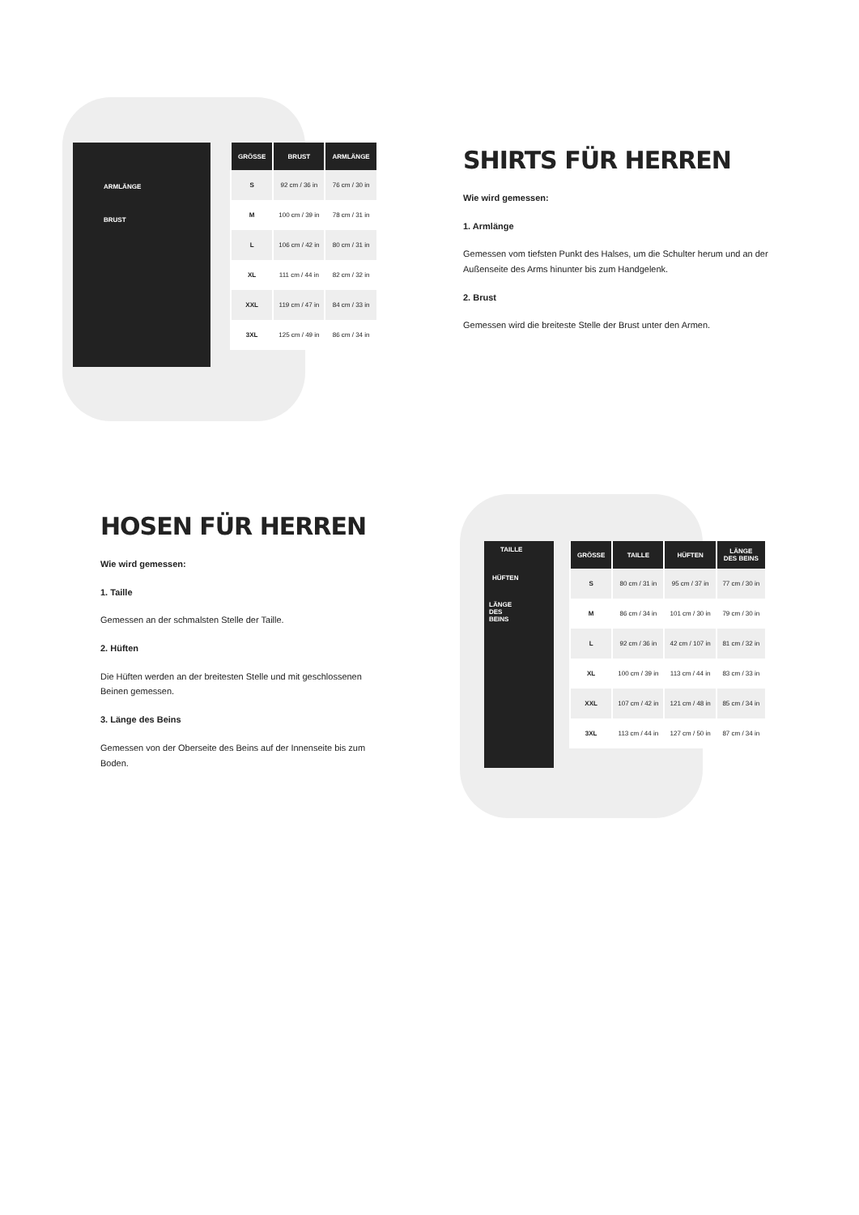ARMLÄNGE
BRUST
| GRÖSSE | BRUST | ARMLÄNGE |
| --- | --- | --- |
| S | 92 cm / 36 in | 76 cm / 30 in |
| M | 100 cm / 39 in | 78 cm / 31 in |
| L | 106 cm / 42 in | 80 cm / 31 in |
| XL | 111 cm / 44 in | 82 cm / 32 in |
| XXL | 119 cm / 47 in | 84 cm / 33 in |
| 3XL | 125 cm / 49 in | 86 cm / 34 in |
SHIRTS FÜR HERREN
Wie wird gemessen:
1. Armlänge
Gemessen vom tiefsten Punkt des Halses, um die Schulter herum und an der Außenseite des Arms hinunter bis zum Handgelenk.
2. Brust
Gemessen wird die breiteste Stelle der Brust unter den Armen.
HOSEN FÜR HERREN
Wie wird gemessen:
1. Taille
Gemessen an der schmalsten Stelle der Taille.
2. Hüften
Die Hüften werden an der breitesten Stelle und mit geschlossenen Beinen gemessen.
3. Länge des Beins
Gemessen von der Oberseite des Beins auf der Innenseite bis zum Boden.
TAILLE
HÜFTEN
LÄNGE
DES
BEINS
| GRÖSSE | TAILLE | HÜFTEN | LÄNGE DES BEINS |
| --- | --- | --- | --- |
| S | 80 cm / 31 in | 95 cm / 37 in | 77 cm / 30 in |
| M | 86 cm / 34 in | 101 cm / 30 in | 79 cm / 30 in |
| L | 92 cm / 36 in | 42 cm / 107 in | 81 cm / 32 in |
| XL | 100 cm / 39 in | 113 cm / 44 in | 83 cm / 33 in |
| XXL | 107 cm / 42 in | 121 cm / 48 in | 85 cm / 34 in |
| 3XL | 113 cm / 44 in | 127 cm / 50 in | 87 cm / 34 in |